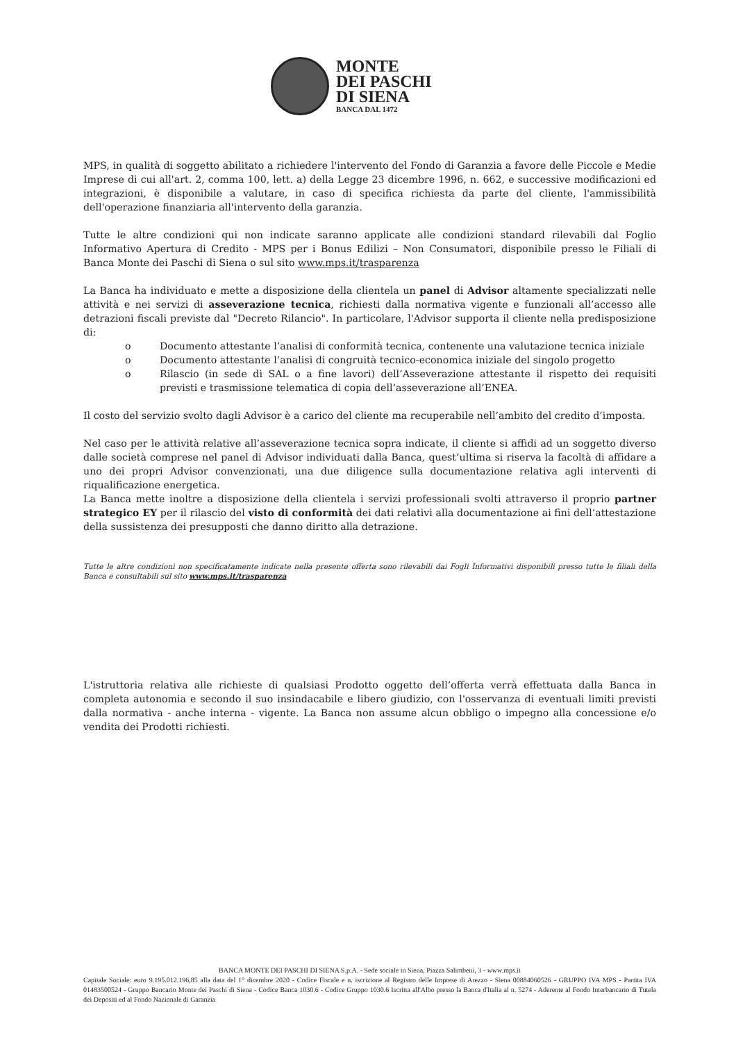MONTE
DEI PASCHI
DI SIENA
BANCA DAL 1472
MPS, in qualità di soggetto abilitato a richiedere l'intervento del Fondo di Garanzia a favore delle Piccole e Medie Imprese di cui all'art. 2, comma 100, lett. a) della Legge 23 dicembre 1996, n. 662, e successive modificazioni ed integrazioni, è disponibile a valutare, in caso di specifica richiesta da parte del cliente, l'ammissibilità dell'operazione finanziaria all'intervento della garanzia.
Tutte le altre condizioni qui non indicate saranno applicate alle condizioni standard rilevabili dal Foglio Informativo Apertura di Credito - MPS per i Bonus Edilizi – Non Consumatori, disponibile presso le Filiali di Banca Monte dei Paschi di Siena o sul sito www.mps.it/trasparenza
La Banca ha individuato e mette a disposizione della clientela un panel di Advisor altamente specializzati nelle attività e nei servizi di asseverazione tecnica, richiesti dalla normativa vigente e funzionali all’accesso alle detrazioni fiscali previste dal "Decreto Rilancio". In particolare, l'Advisor supporta il cliente nella predisposizione di:
o Documento attestante l’analisi di conformità tecnica, contenente una valutazione tecnica iniziale
o Documento attestante l’analisi di congruità tecnico-economica iniziale del singolo progetto
o Rilascio (in sede di SAL o a fine lavori) dell’Asseverazione attestante il rispetto dei requisiti previsti e trasmissione telematica di copia dell’asseverazione all’ENEA.
Il costo del servizio svolto dagli Advisor è a carico del cliente ma recuperabile nell’ambito del credito d’imposta.
Nel caso per le attività relative all’asseverazione tecnica sopra indicate, il cliente si affidi ad un soggetto diverso dalle società comprese nel panel di Advisor individuati dalla Banca, quest’ultima si riserva la facoltà di affidare a uno dei propri Advisor convenzionati, una due diligence sulla documentazione relativa agli interventi di riqualificazione energetica.
La Banca mette inoltre a disposizione della clientela i servizi professionali svolti attraverso il proprio partner strategico EY per il rilascio del visto di conformità dei dati relativi alla documentazione ai fini dell’attestazione della sussistenza dei presupposti che danno diritto alla detrazione.
Tutte le altre condizioni non specificatamente indicate nella presente offerta sono rilevabili dai Fogli Informativi disponibili presso tutte le filiali della Banca e consultabili sul sito www.mps.it/trasparenza
L'istruttoria relativa alle richieste di qualsiasi Prodotto oggetto dell’offerta verrà effettuata dalla Banca in completa autonomia e secondo il suo insindacabile e libero giudizio, con l'osservanza di eventuali limiti previsti dalla normativa - anche interna - vigente. La Banca non assume alcun obbligo o impegno alla concessione e/o vendita dei Prodotti richiesti.
BANCA MONTE DEI PASCHI DI SIENA S.p.A. - Sede sociale in Siena, Piazza Salimbeni, 3 - www.mps.it
Capitale Sociale: euro 9.195.012.196,85 alla data del 1° dicembre 2020 - Codice Fiscale e n. iscrizione al Registro delle Imprese di Arezzo - Siena 00884060526 - GRUPPO IVA MPS - Partita IVA 01483500524 - Gruppo Bancario Monte dei Paschi di Siena - Codice Banca 1030.6 - Codice Gruppo 1030.6 Iscritta all'Albo presso la Banca d'Italia al n. 5274 - Aderente al Fondo Interbancario di Tutela dei Depositi ed al Fondo Nazionale di Garanzia